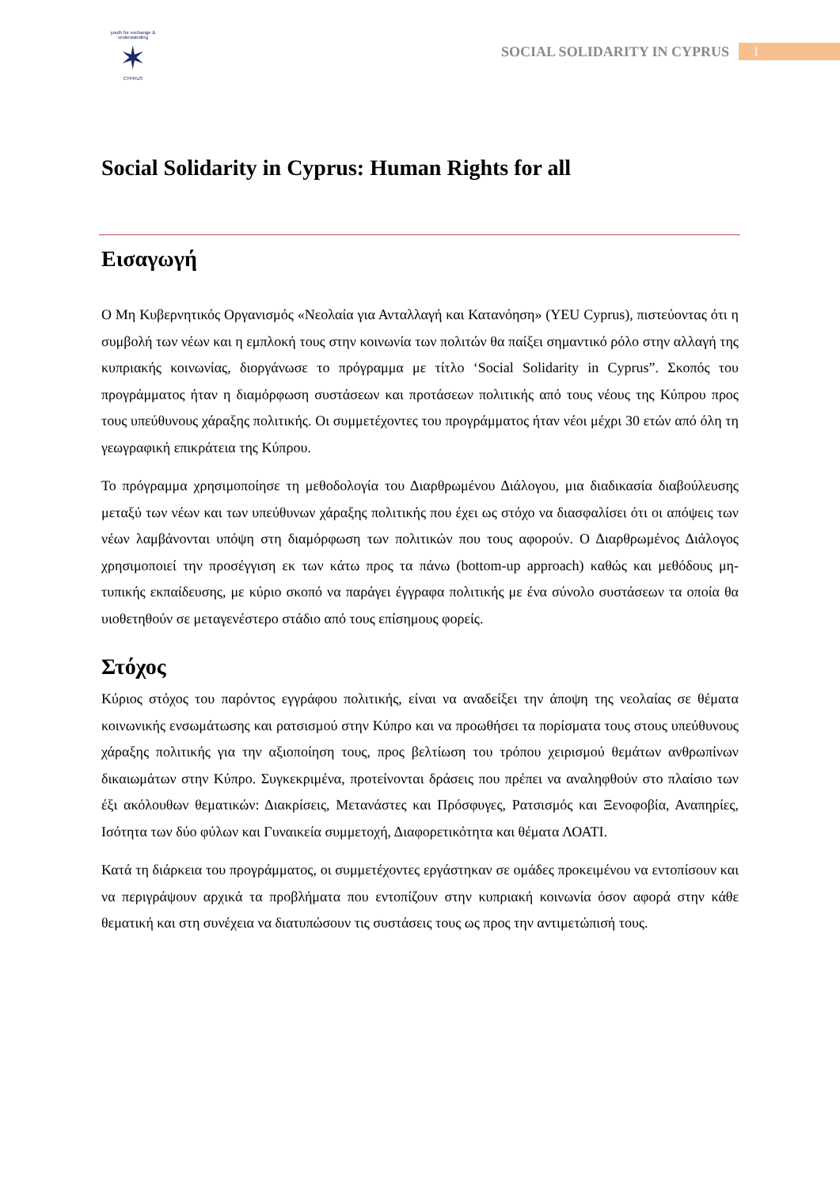youth for exchange & understanding
✶
CYPRUS
SOCIAL SOLIDARITY IN CYPRUS 1
Social Solidarity in Cyprus: Human Rights for all
Εισαγωγή
Ο Μη Κυβερνητικός Οργανισμός «Νεολαία για Ανταλλαγή και Κατανόηση» (YEU Cyprus), πιστεύοντας ότι η συμβολή των νέων και η εμπλοκή τους στην κοινωνία των πολιτών θα παίξει σημαντικό ρόλο στην αλλαγή της κυπριακής κοινωνίας, διοργάνωσε το πρόγραμμα με τίτλο ‘Social Solidarity in Cyprus”. Σκοπός του προγράμματος ήταν η διαμόρφωση συστάσεων και προτάσεων πολιτικής από τους νέους της Κύπρου προς τους υπεύθυνους χάραξης πολιτικής. Οι συμμετέχοντες του προγράμματος ήταν νέοι μέχρι 30 ετών από όλη τη γεωγραφική επικράτεια της Κύπρου.
Το πρόγραμμα χρησιμοποίησε τη μεθοδολογία του Διαρθρωμένου Διάλογου, μια διαδικασία διαβούλευσης μεταξύ των νέων και των υπεύθυνων χάραξης πολιτικής που έχει ως στόχο να διασφαλίσει ότι οι απόψεις των νέων λαμβάνονται υπόψη στη διαμόρφωση των πολιτικών που τους αφορούν. Ο Διαρθρωμένος Διάλογος χρησιμοποιεί την προσέγγιση εκ των κάτω προς τα πάνω (bottom-up approach) καθώς και μεθόδους μη-τυπικής εκπαίδευσης, με κύριο σκοπό να παράγει έγγραφα πολιτικής με ένα σύνολο συστάσεων τα οποία θα υιοθετηθούν σε μεταγενέστερο στάδιο από τους επίσημους φορείς.
Στόχος
Κύριος στόχος του παρόντος εγγράφου πολιτικής, είναι να αναδείξει την άποψη της νεολαίας σε θέματα κοινωνικής ενσωμάτωσης και ρατσισμού στην Κύπρο και να προωθήσει τα πορίσματα τους στους υπεύθυνους χάραξης πολιτικής για την αξιοποίηση τους, προς βελτίωση του τρόπου χειρισμού θεμάτων ανθρωπίνων δικαιωμάτων στην Κύπρο. Συγκεκριμένα, προτείνονται δράσεις που πρέπει να αναληφθούν στο πλαίσιο των έξι ακόλουθων θεματικών: Διακρίσεις, Μετανάστες και Πρόσφυγες, Ρατσισμός και Ξενοφοβία, Αναπηρίες, Ισότητα των δύο φύλων και Γυναικεία συμμετοχή, Διαφορετικότητα και θέματα ΛΟΑΤΙ.
Κατά τη διάρκεια του προγράμματος, οι συμμετέχοντες εργάστηκαν σε ομάδες προκειμένου να εντοπίσουν και να περιγράψουν αρχικά τα προβλήματα που εντοπίζουν στην κυπριακή κοινωνία όσον αφορά στην κάθε θεματική και στη συνέχεια να διατυπώσουν τις συστάσεις τους ως προς την αντιμετώπισή τους.